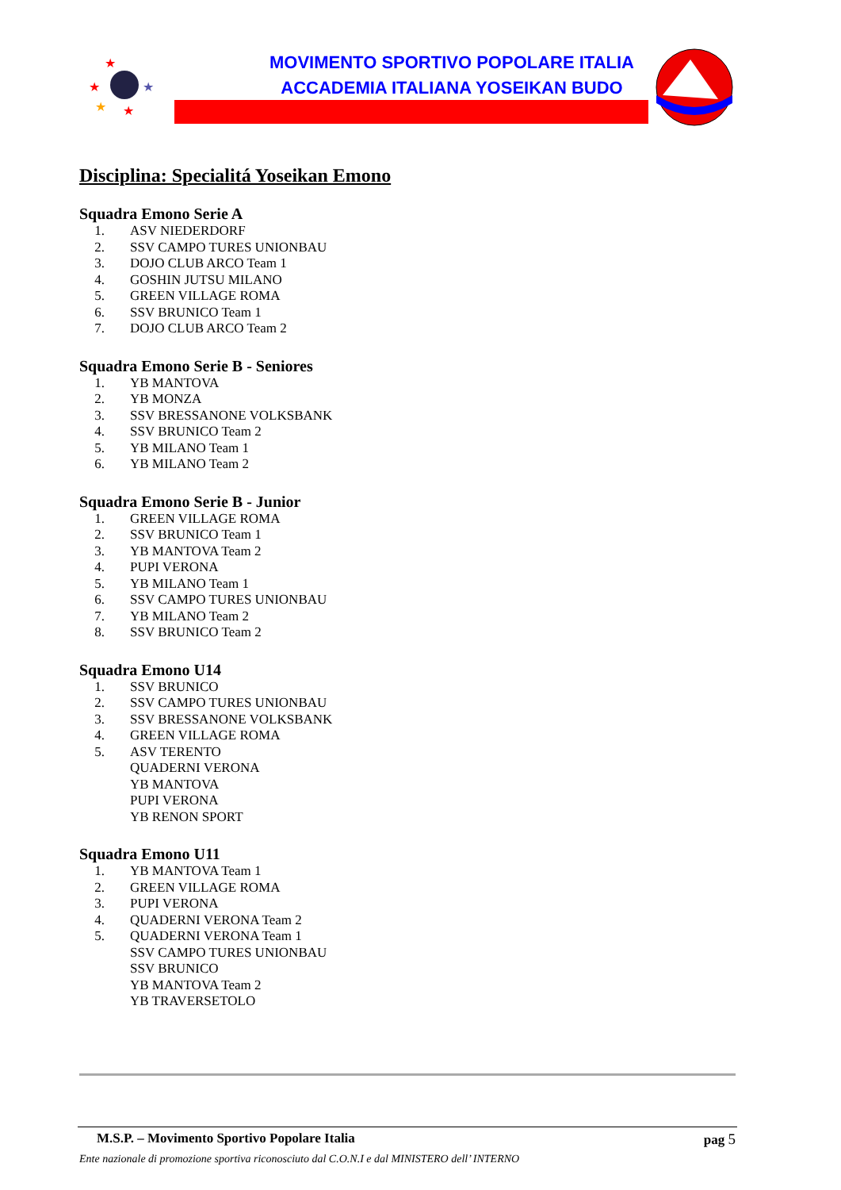★
★
★
★
★
MOVIMENTO SPORTIVO POPOLARE ITALIA
ACCADEMIA ITALIANA YOSEIKAN BUDO
Disciplina: Specialitá Yoseikan Emono
Squadra Emono Serie A
1. ASV NIEDERDORF
2. SSV CAMPO TURES UNIONBAU
3. DOJO CLUB ARCO Team 1
4. GOSHIN JUTSU MILANO
5. GREEN VILLAGE ROMA
6. SSV BRUNICO Team 1
7. DOJO CLUB ARCO Team 2
Squadra Emono Serie B - Seniores
1. YB MANTOVA
2. YB MONZA
3. SSV BRESSANONE VOLKSBANK
4. SSV BRUNICO Team 2
5. YB MILANO Team 1
6. YB MILANO Team 2
Squadra Emono Serie B - Junior
1. GREEN VILLAGE ROMA
2. SSV BRUNICO Team 1
3. YB MANTOVA Team 2
4. PUPI VERONA
5. YB MILANO Team 1
6. SSV CAMPO TURES UNIONBAU
7. YB MILANO Team 2
8. SSV BRUNICO Team 2
Squadra Emono U14
1. SSV BRUNICO
2. SSV CAMPO TURES UNIONBAU
3. SSV BRESSANONE VOLKSBANK
4. GREEN VILLAGE ROMA
5. ASV TERENTO
QUADERNI VERONA
YB MANTOVA
PUPI VERONA
YB RENON SPORT
Squadra Emono U11
1. YB MANTOVA Team 1
2. GREEN VILLAGE ROMA
3. PUPI VERONA
4. QUADERNI VERONA Team 2
5. QUADERNI VERONA Team 1
SSV CAMPO TURES UNIONBAU
SSV BRUNICO
YB MANTOVA Team 2
YB TRAVERSETOLO
M.S.P. – Movimento Sportivo Popolare Italia pag 5
Ente nazionale di promozione sportiva riconosciuto dal C.O.N.I e dal MINISTERO dell’ INTERNO